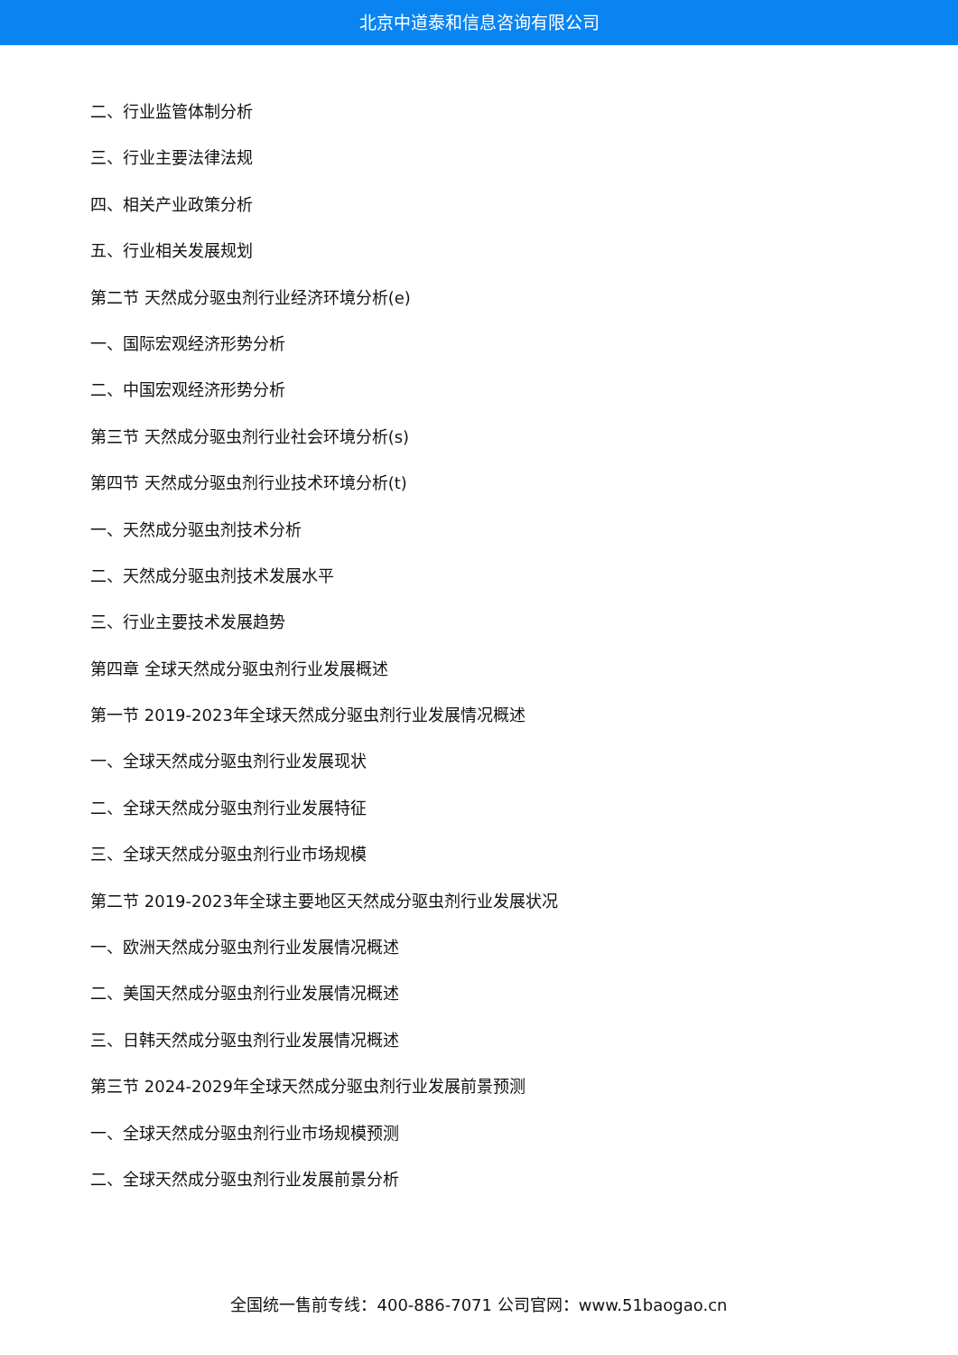北京中道泰和信息咨询有限公司
二、行业监管体制分析
三、行业主要法律法规
四、相关产业政策分析
五、行业相关发展规划
第二节 天然成分驱虫剂行业经济环境分析(e)
一、国际宏观经济形势分析
二、中国宏观经济形势分析
第三节 天然成分驱虫剂行业社会环境分析(s)
第四节 天然成分驱虫剂行业技术环境分析(t)
一、天然成分驱虫剂技术分析
二、天然成分驱虫剂技术发展水平
三、行业主要技术发展趋势
第四章 全球天然成分驱虫剂行业发展概述
第一节 2019-2023年全球天然成分驱虫剂行业发展情况概述
一、全球天然成分驱虫剂行业发展现状
二、全球天然成分驱虫剂行业发展特征
三、全球天然成分驱虫剂行业市场规模
第二节 2019-2023年全球主要地区天然成分驱虫剂行业发展状况
一、欧洲天然成分驱虫剂行业发展情况概述
二、美国天然成分驱虫剂行业发展情况概述
三、日韩天然成分驱虫剂行业发展情况概述
第三节 2024-2029年全球天然成分驱虫剂行业发展前景预测
一、全球天然成分驱虫剂行业市场规模预测
二、全球天然成分驱虫剂行业发展前景分析
全国统一售前专线：400-886-7071 公司官网：www.51baogao.cn